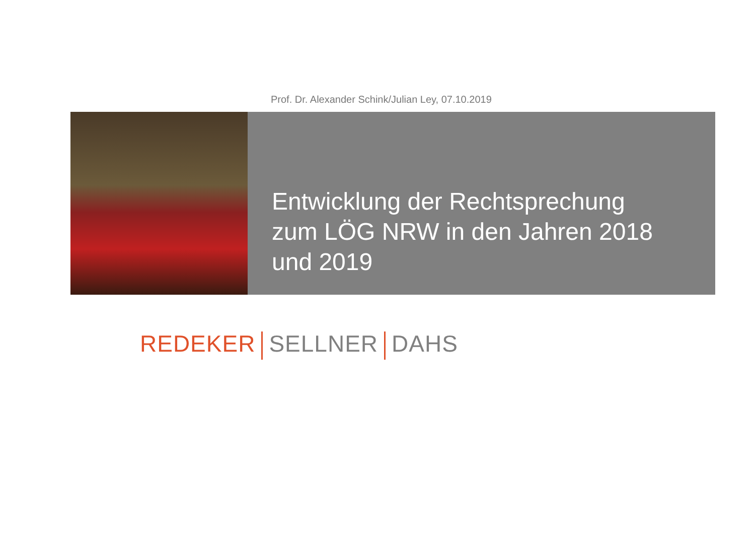Prof. Dr. Alexander Schink/Julian Ley, 07.10.2019
Entwicklung der Rechtsprechung
zum LÖG NRW in den Jahren 2018
und 2019
REDEKER SELLNER DAHS